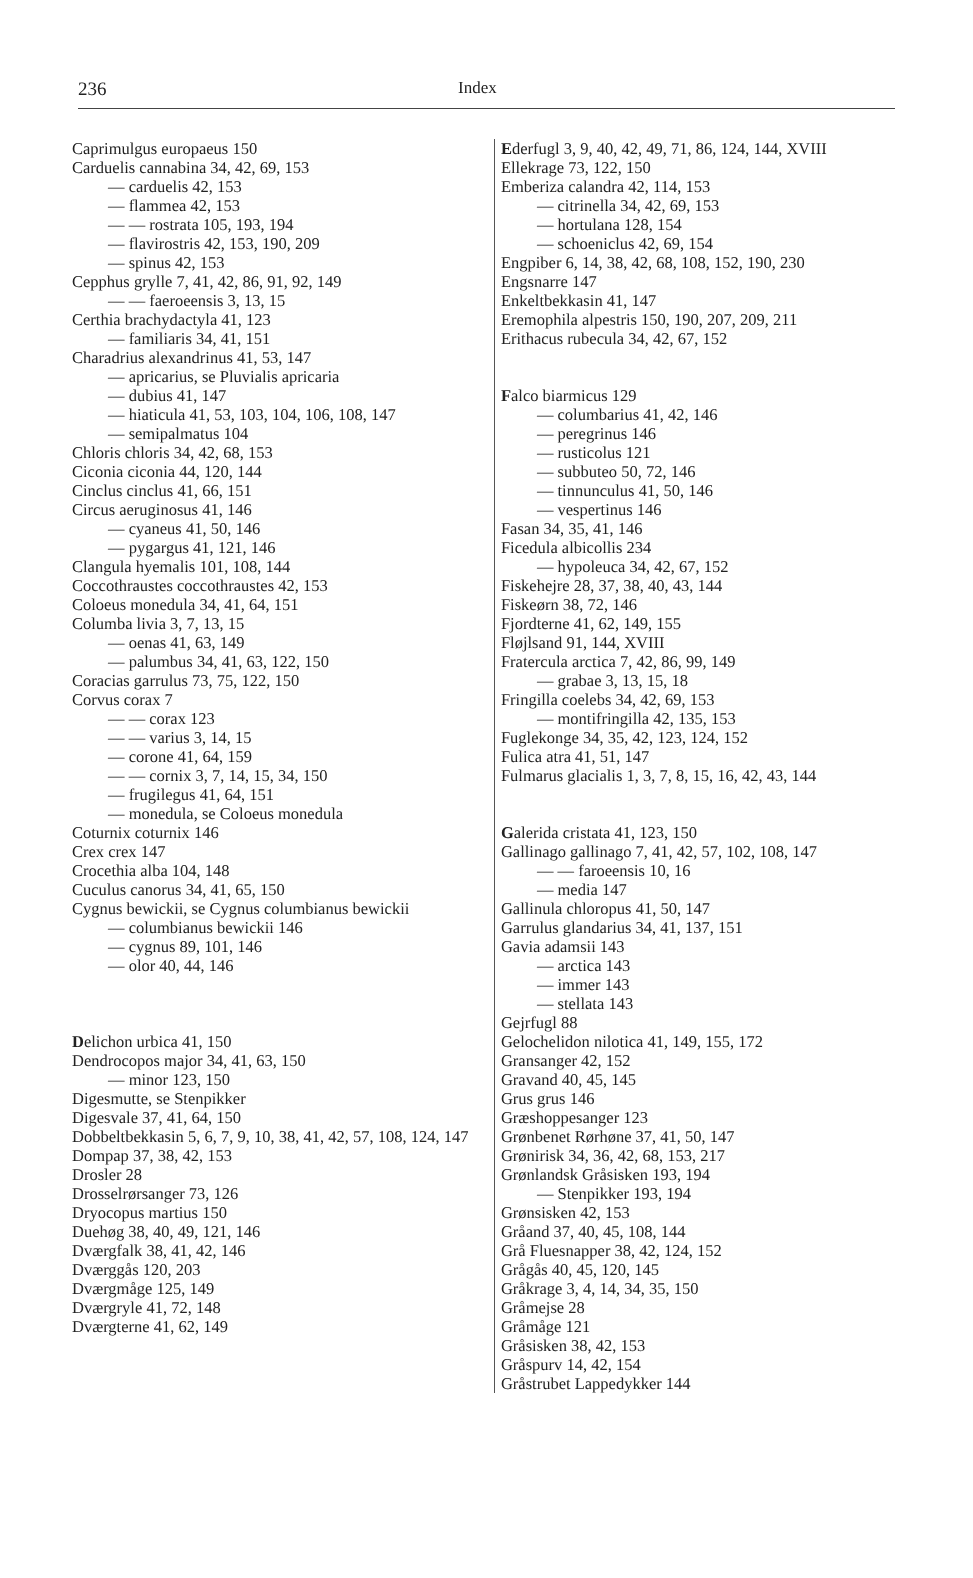236 Index
Caprimulgus europaeus 150
Carduelis cannabina 34, 42, 69, 153
— carduelis 42, 153
— flammea 42, 153
— — rostrata 105, 193, 194
— flavirostris 42, 153, 190, 209
— spinus 42, 153
Cepphus grylle 7, 41, 42, 86, 91, 92, 149
— — faeroeensis 3, 13, 15
Certhia brachydactyla 41, 123
— familiaris 34, 41, 151
Charadrius alexandrinus 41, 53, 147
— apricarius, se Pluvialis apricaria
— dubius 41, 147
— hiaticula 41, 53, 103, 104, 106, 108, 147
— semipalmatus 104
Chloris chloris 34, 42, 68, 153
Ciconia ciconia 44, 120, 144
Cinclus cinclus 41, 66, 151
Circus aeruginosus 41, 146
— cyaneus 41, 50, 146
— pygargus 41, 121, 146
Clangula hyemalis 101, 108, 144
Coccothraustes coccothraustes 42, 153
Coloeus monedula 34, 41, 64, 151
Columba livia 3, 7, 13, 15
— oenas 41, 63, 149
— palumbus 34, 41, 63, 122, 150
Coracias garrulus 73, 75, 122, 150
Corvus corax 7
— — corax 123
— — varius 3, 14, 15
— corone 41, 64, 159
— — cornix 3, 7, 14, 15, 34, 150
— frugilegus 41, 64, 151
— monedula, se Coloeus monedula
Coturnix coturnix 146
Crex crex 147
Crocethia alba 104, 148
Cuculus canorus 34, 41, 65, 150
Cygnus bewickii, se Cygnus columbianus bewickii
— columbianus bewickii 146
— cygnus 89, 101, 146
— olor 40, 44, 146
Delichon urbica 41, 150
Dendrocopos major 34, 41, 63, 150
— minor 123, 150
Digesmutte, se Stenpikker
Digesvale 37, 41, 64, 150
Dobbeltbekkasin 5, 6, 7, 9, 10, 38, 41, 42, 57, 108, 124, 147
Dompap 37, 38, 42, 153
Drosler 28
Drosselrørsanger 73, 126
Dryocopus martius 150
Duehøg 38, 40, 49, 121, 146
Dværgfalk 38, 41, 42, 146
Dværggås 120, 203
Dværgmåge 125, 149
Dværgryle 41, 72, 148
Dværgterne 41, 62, 149
Ederfugl 3, 9, 40, 42, 49, 71, 86, 124, 144, XVIII
Ellekrage 73, 122, 150
Emberiza calandra 42, 114, 153
— citrinella 34, 42, 69, 153
— hortulana 128, 154
— schoeniclus 42, 69, 154
Engpiber 6, 14, 38, 42, 68, 108, 152, 190, 230
Engsnarre 147
Enkeltbekkasin 41, 147
Eremophila alpestris 150, 190, 207, 209, 211
Erithacus rubecula 34, 42, 67, 152
Falco biarmicus 129
— columbarius 41, 42, 146
— peregrinus 146
— rusticolus 121
— subbuteo 50, 72, 146
— tinnunculus 41, 50, 146
— vespertinus 146
Fasan 34, 35, 41, 146
Ficedula albicollis 234
— hypoleuca 34, 42, 67, 152
Fiskehejre 28, 37, 38, 40, 43, 144
Fiskeørn 38, 72, 146
Fjordterne 41, 62, 149, 155
Fløjlsand 91, 144, XVIII
Fratercula arctica 7, 42, 86, 99, 149
— grabae 3, 13, 15, 18
Fringilla coelebs 34, 42, 69, 153
— montifringilla 42, 135, 153
Fuglekonge 34, 35, 42, 123, 124, 152
Fulica atra 41, 51, 147
Fulmarus glacialis 1, 3, 7, 8, 15, 16, 42, 43, 144
Galerida cristata 41, 123, 150
Gallinago gallinago 7, 41, 42, 57, 102, 108, 147
— — faroeensis 10, 16
— media 147
Gallinula chloropus 41, 50, 147
Garrulus glandarius 34, 41, 137, 151
Gavia adamsii 143
— arctica 143
— immer 143
— stellata 143
Gejrfugl 88
Gelochelidon nilotica 41, 149, 155, 172
Gransanger 42, 152
Gravand 40, 45, 145
Grus grus 146
Græshoppesanger 123
Grønbenet Rørhøne 37, 41, 50, 147
Grønirisk 34, 36, 42, 68, 153, 217
Grønlandsk Gråsisken 193, 194
— Stenpikker 193, 194
Grønsisken 42, 153
Gråand 37, 40, 45, 108, 144
Grå Fluesnapper 38, 42, 124, 152
Grågås 40, 45, 120, 145
Gråkrage 3, 4, 14, 34, 35, 150
Gråmejse 28
Gråmåge 121
Gråsisken 38, 42, 153
Gråspurv 14, 42, 154
Gråstrubet Lappedykker 144